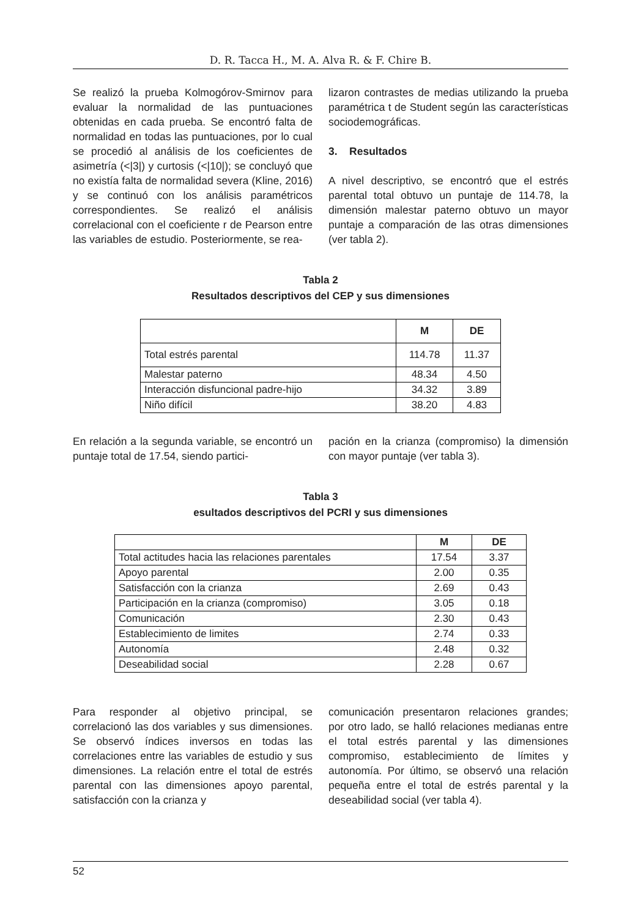D. R. Tacca H., M. A. Alva R. & F. Chire B.
Se realizó la prueba Kolmogórov-Smirnov para evaluar la normalidad de las puntuaciones obtenidas en cada prueba. Se encontró falta de normalidad en todas las puntuaciones, por lo cual se procedió al análisis de los coeficientes de asimetría (<|3|) y curtosis (<|10|); se concluyó que no existía falta de normalidad severa (Kline, 2016) y se continuó con los análisis paramétricos correspondientes. Se realizó el análisis correlacional con el coeficiente r de Pearson entre las variables de estudio. Posteriormente, se rea-
lizaron contrastes de medias utilizando la prueba paramétrica t de Student según las características sociodemográficas.
3. Resultados
A nivel descriptivo, se encontró que el estrés parental total obtuvo un puntaje de 114.78, la dimensión malestar paterno obtuvo un mayor puntaje a comparación de las otras dimensiones (ver tabla 2).
Tabla 2
Resultados descriptivos del CEP y sus dimensiones
| | M | DE |
| --- | --- | --- |
| Total estrés parental | 114.78 | 11.37 |
| Malestar paterno | 48.34 | 4.50 |
| Interacción disfuncional padre-hijo | 34.32 | 3.89 |
| Niño difícil | 38.20 | 4.83 |
En relación a la segunda variable, se encontró un puntaje total de 17.54, siendo partici-
pación en la crianza (compromiso) la dimensión con mayor puntaje (ver tabla 3).
Tabla 3
esultados descriptivos del PCRI y sus dimensiones
| | M | DE |
| --- | --- | --- |
| Total actitudes hacia las relaciones parentales | 17.54 | 3.37 |
| Apoyo parental | 2.00 | 0.35 |
| Satisfacción con la crianza | 2.69 | 0.43 |
| Participación en la crianza (compromiso) | 3.05 | 0.18 |
| Comunicación | 2.30 | 0.43 |
| Establecimiento de limites | 2.74 | 0.33 |
| Autonomía | 2.48 | 0.32 |
| Deseabilidad social | 2.28 | 0.67 |
Para responder al objetivo principal, se correlacionó las dos variables y sus dimensiones. Se observó índices inversos en todas las correlaciones entre las variables de estudio y sus dimensiones. La relación entre el total de estrés parental con las dimensiones apoyo parental, satisfacción con la crianza y
comunicación presentaron relaciones grandes; por otro lado, se halló relaciones medianas entre el total estrés parental y las dimensiones compromiso, establecimiento de límites y autonomía. Por último, se observó una relación pequeña entre el total de estrés parental y la deseabilidad social (ver tabla 4).
52